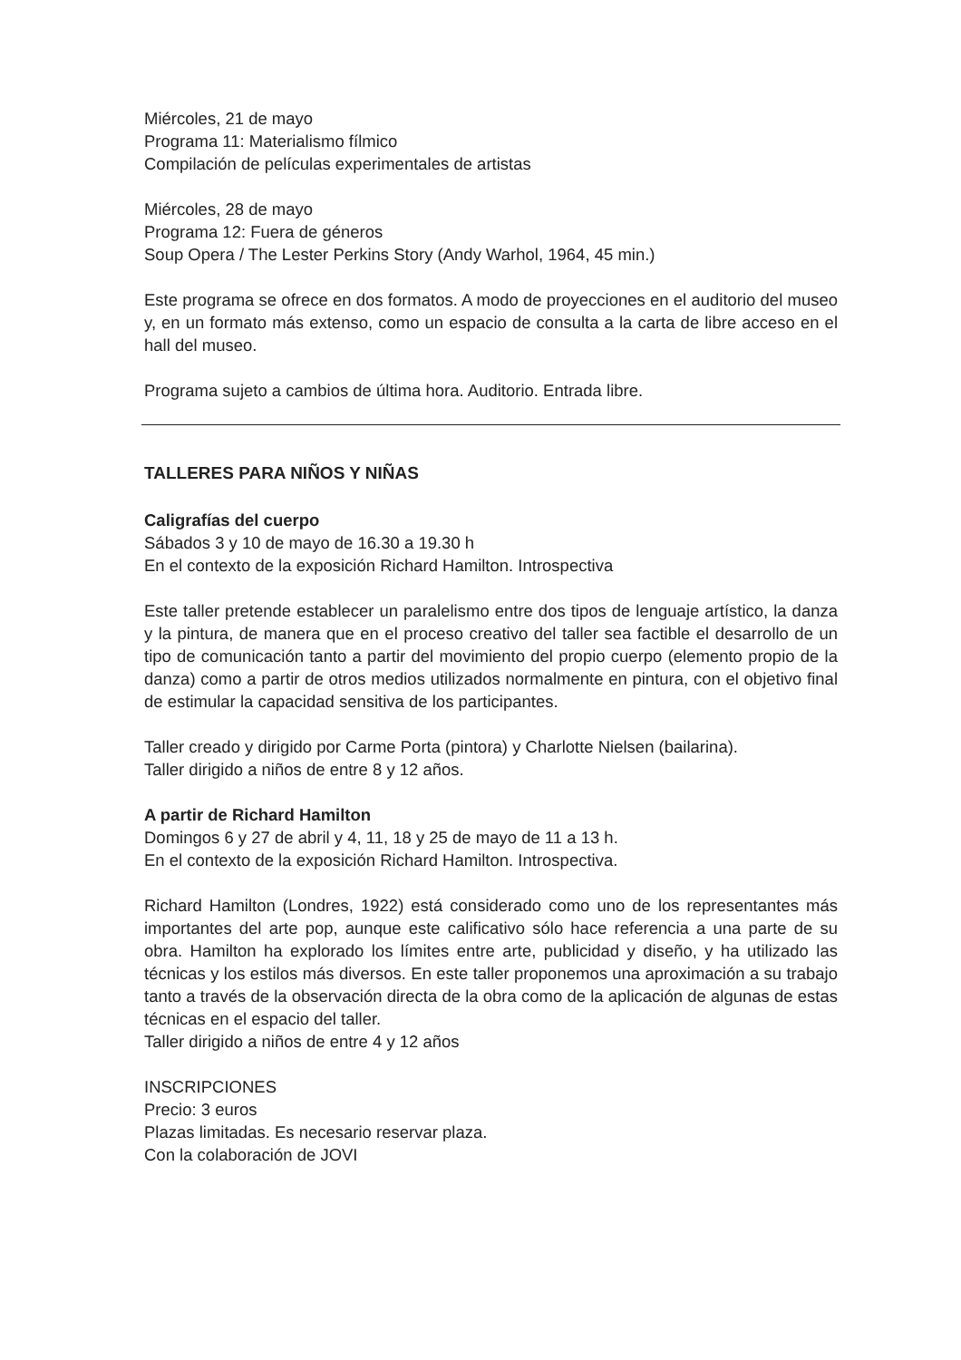Miércoles, 21 de mayo
Programa 11: Materialismo fílmico
Compilación de películas experimentales de artistas
Miércoles, 28 de mayo
Programa 12: Fuera de géneros
Soup Opera / The Lester Perkins Story (Andy Warhol, 1964, 45 min.)
Este programa se ofrece en dos formatos. A modo de proyecciones en el auditorio del museo y, en un formato más extenso, como un espacio de consulta a la carta de libre acceso en el hall del museo.
Programa sujeto a cambios de última hora. Auditorio. Entrada libre.
TALLERES PARA NIÑOS Y NIÑAS
Caligrafías del cuerpo
Sábados 3 y 10 de mayo de 16.30 a 19.30 h
En el contexto de la exposición Richard Hamilton. Introspectiva
Este taller pretende establecer un paralelismo entre dos tipos de lenguaje artístico, la danza y la pintura, de manera que en el proceso creativo del taller sea factible el desarrollo de un tipo de comunicación tanto a partir del movimiento del propio cuerpo (elemento propio de la danza) como a partir de otros medios utilizados normalmente en pintura, con el objetivo final de estimular la capacidad sensitiva de los participantes.
Taller creado y dirigido por Carme Porta (pintora) y Charlotte Nielsen (bailarina).
Taller dirigido a niños de entre 8 y 12 años.
A partir de Richard Hamilton
Domingos 6 y 27 de abril y 4, 11, 18 y 25 de mayo de 11 a 13 h.
En el contexto de la exposición Richard Hamilton. Introspectiva.
Richard Hamilton (Londres, 1922) está considerado como uno de los representantes más importantes del arte pop, aunque este calificativo sólo hace referencia a una parte de su obra. Hamilton ha explorado los límites entre arte, publicidad y diseño, y ha utilizado las técnicas y los estilos más diversos. En este taller proponemos una aproximación a su trabajo tanto a través de la observación directa de la obra como de la aplicación de algunas de estas técnicas en el espacio del taller.
Taller dirigido a niños de entre 4 y 12 años
INSCRIPCIONES
Precio: 3 euros
Plazas limitadas. Es necesario reservar plaza.
Con la colaboración de JOVI